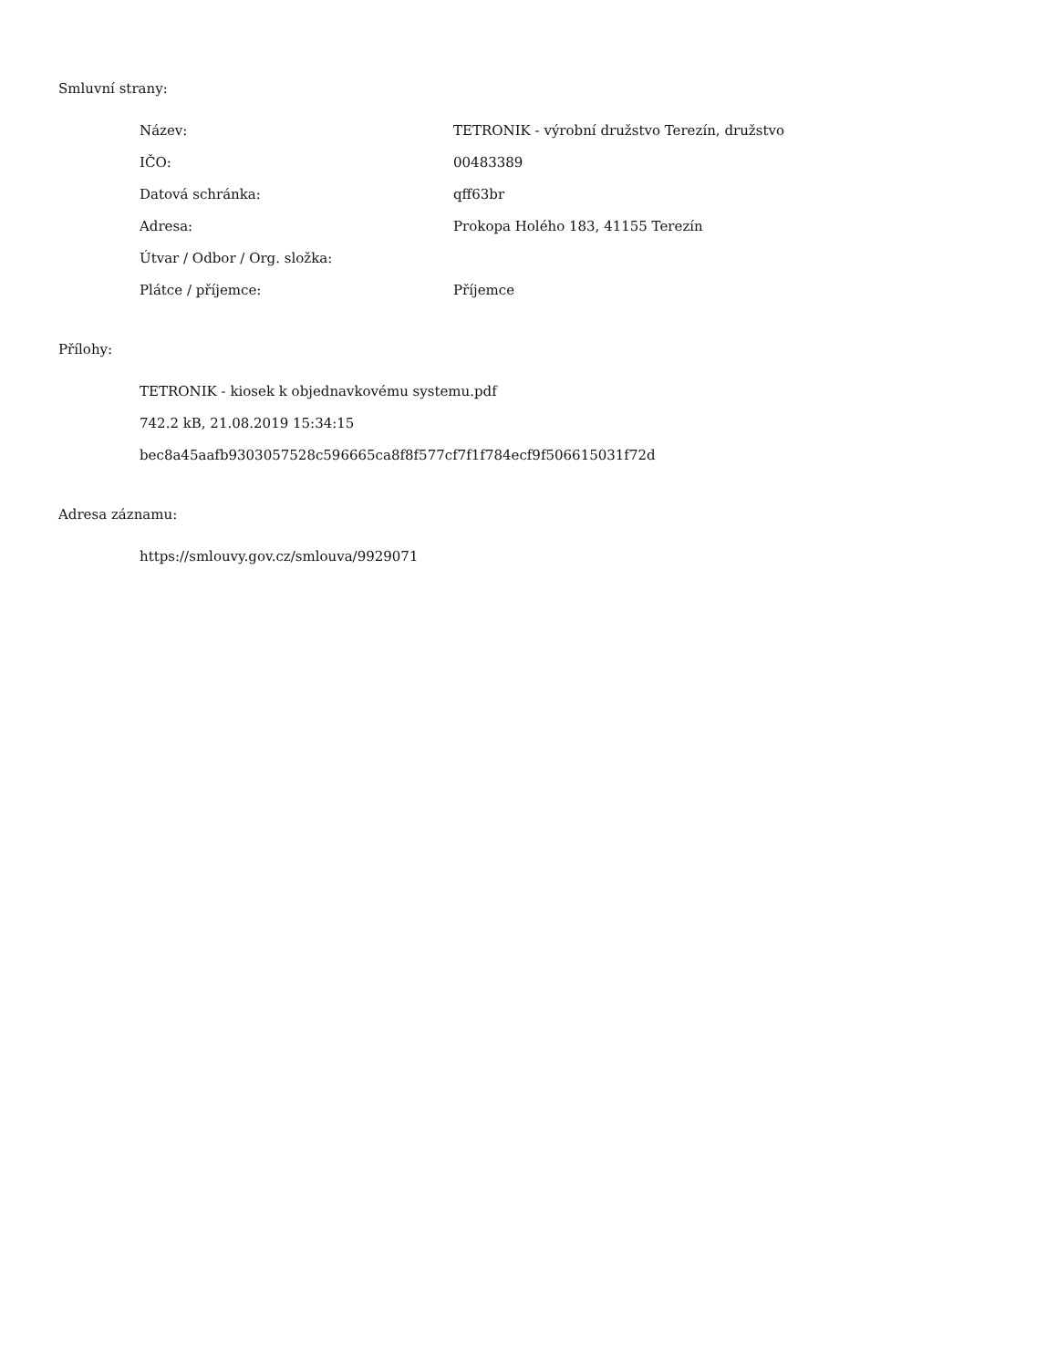Smluvní strany:
| Název: | TETRONIK - výrobní družstvo Terezín, družstvo |
| IČO: | 00483389 |
| Datová schránka: | qff63br |
| Adresa: | Prokopa Holého 183, 41155 Terezín |
| Útvar / Odbor / Org. složka: | |
| Plátce / příjemce: | Příjemce |
Přílohy:
TETRONIK - kiosek k objednavkovému systemu.pdf
742.2 kB, 21.08.2019 15:34:15
bec8a45aafb9303057528c596665ca8f8f577cf7f1f784ecf9f506615031f72d
Adresa záznamu:
https://smlouvy.gov.cz/smlouva/9929071